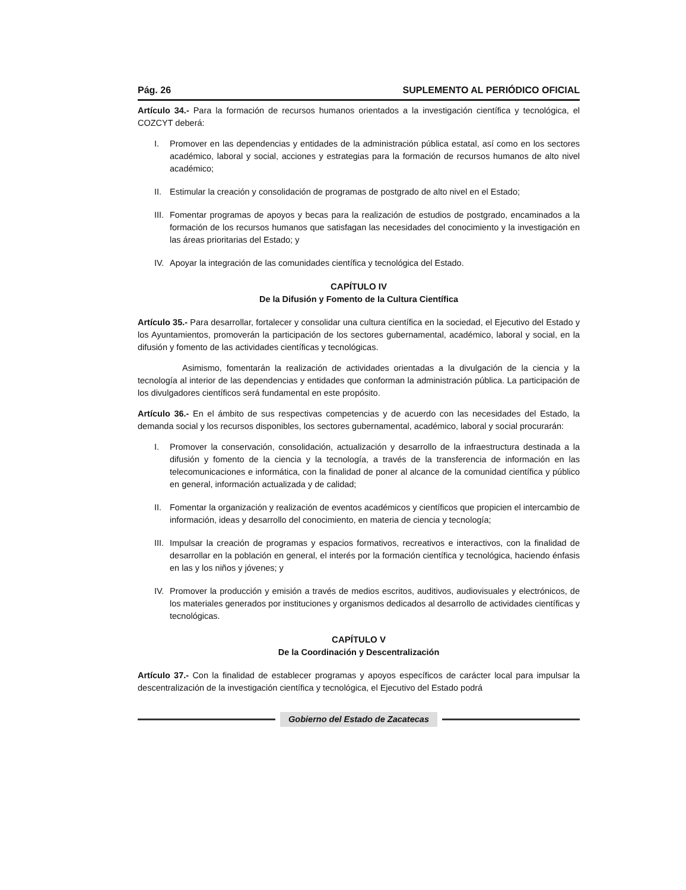Pág. 26 SUPLEMENTO AL PERIÓDICO OFICIAL
Artículo 34.- Para la formación de recursos humanos orientados a la investigación científica y tecnológica, el COZCYT deberá:
I. Promover en las dependencias y entidades de la administración pública estatal, así como en los sectores académico, laboral y social, acciones y estrategias para la formación de recursos humanos de alto nivel académico;
II.
Estimular la creación y consolidación de programas de postgrado de alto nivel en el Estado;
III.
Fomentar programas de apoyos y becas para la realización de estudios de postgrado, encaminados a la formación de los recursos humanos que satisfagan las necesidades del conocimiento y la investigación en las áreas prioritarias del Estado; y
IV.
Apoyar la integración de las comunidades científica y tecnológica del Estado.
CAPÍTULO IV
De la Difusión y Fomento de la Cultura Científica
Artículo 35.- Para desarrollar, fortalecer y consolidar una cultura científica en la sociedad, el Ejecutivo del Estado y los Ayuntamientos, promoverán la participación de los sectores gubernamental, académico, laboral y social, en la difusión y fomento de las actividades científicas y tecnológicas.
Asimismo, fomentarán la realización de actividades orientadas a la divulgación de la ciencia y la tecnología al interior de las dependencias y entidades que conforman la administración pública. La participación de los divulgadores científicos será fundamental en este propósito.
Artículo 36.- En el ámbito de sus respectivas competencias y de acuerdo con las necesidades del Estado, la demanda social y los recursos disponibles, los sectores gubernamental, académico, laboral y social procurarán:
I. Promover la conservación, consolidación, actualización y desarrollo de la infraestructura destinada a la difusión y fomento de la ciencia y la tecnología, a través de la transferencia de información en las telecomunicaciones e informática, con la finalidad de poner al alcance de la comunidad científica y público en general, información actualizada y de calidad;
II.
Fomentar la organización y realización de eventos académicos y científicos que propicien el intercambio de información, ideas y desarrollo del conocimiento, en materia de ciencia y tecnología;
III.
Impulsar la creación de programas y espacios formativos, recreativos e interactivos, con la finalidad de desarrollar en la población en general, el interés por la formación científica y tecnológica, haciendo énfasis en las y los niños y jóvenes; y
IV.
Promover la producción y emisión a través de medios escritos, auditivos, audiovisuales y electrónicos, de los materiales generados por instituciones y organismos dedicados al desarrollo de actividades científicas y tecnológicas.
CAPÍTULO V
De la Coordinación y Descentralización
Artículo 37.- Con la finalidad de establecer programas y apoyos específicos de carácter local para impulsar la descentralización de la investigación científica y tecnológica, el Ejecutivo del Estado podrá
Gobierno del Estado de Zacatecas